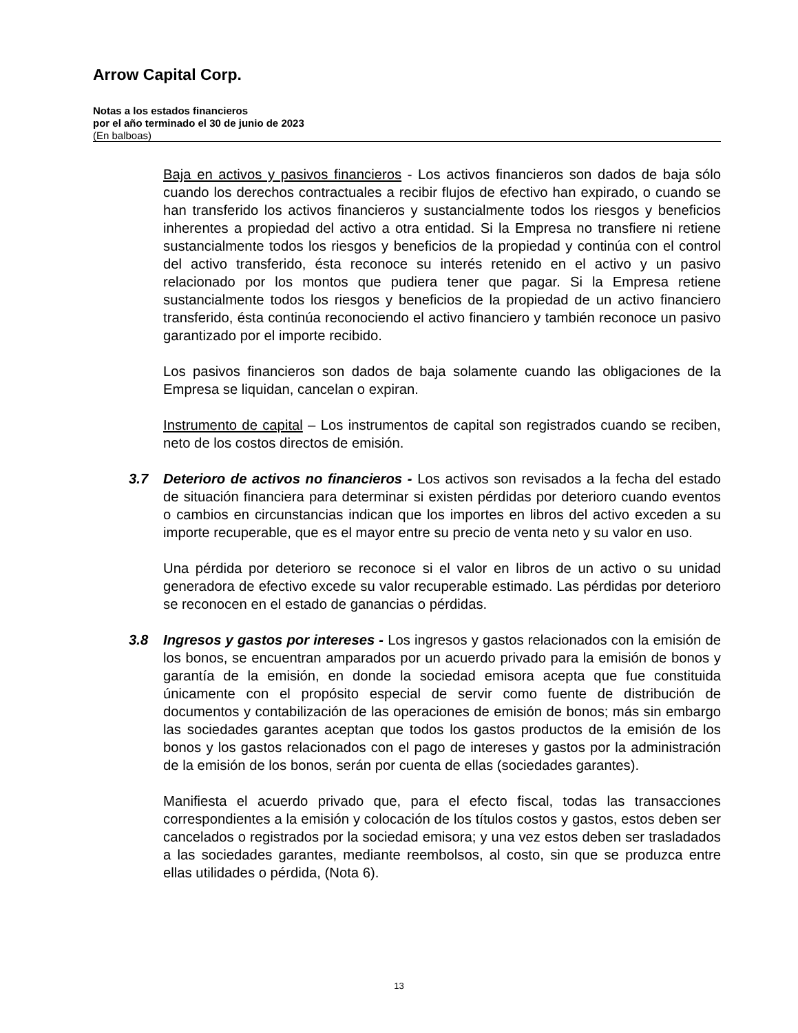Arrow Capital Corp.
Notas a los estados financieros
por el año terminado el 30 de junio de 2023
(En balboas)
Baja en activos y pasivos financieros - Los activos financieros son dados de baja sólo cuando los derechos contractuales a recibir flujos de efectivo han expirado, o cuando se han transferido los activos financieros y sustancialmente todos los riesgos y beneficios inherentes a propiedad del activo a otra entidad. Si la Empresa no transfiere ni retiene sustancialmente todos los riesgos y beneficios de la propiedad y continúa con el control del activo transferido, ésta reconoce su interés retenido en el activo y un pasivo relacionado por los montos que pudiera tener que pagar. Si la Empresa retiene sustancialmente todos los riesgos y beneficios de la propiedad de un activo financiero transferido, ésta continúa reconociendo el activo financiero y también reconoce un pasivo garantizado por el importe recibido.
Los pasivos financieros son dados de baja solamente cuando las obligaciones de la Empresa se liquidan, cancelan o expiran.
Instrumento de capital – Los instrumentos de capital son registrados cuando se reciben, neto de los costos directos de emisión.
3.7 Deterioro de activos no financieros - Los activos son revisados a la fecha del estado de situación financiera para determinar si existen pérdidas por deterioro cuando eventos o cambios en circunstancias indican que los importes en libros del activo exceden a su importe recuperable, que es el mayor entre su precio de venta neto y su valor en uso.
Una pérdida por deterioro se reconoce si el valor en libros de un activo o su unidad generadora de efectivo excede su valor recuperable estimado. Las pérdidas por deterioro se reconocen en el estado de ganancias o pérdidas.
3.8 Ingresos y gastos por intereses - Los ingresos y gastos relacionados con la emisión de los bonos, se encuentran amparados por un acuerdo privado para la emisión de bonos y garantía de la emisión, en donde la sociedad emisora acepta que fue constituida únicamente con el propósito especial de servir como fuente de distribución de documentos y contabilización de las operaciones de emisión de bonos; más sin embargo las sociedades garantes aceptan que todos los gastos productos de la emisión de los bonos y los gastos relacionados con el pago de intereses y gastos por la administración de la emisión de los bonos, serán por cuenta de ellas (sociedades garantes).
Manifiesta el acuerdo privado que, para el efecto fiscal, todas las transacciones correspondientes a la emisión y colocación de los títulos costos y gastos, estos deben ser cancelados o registrados por la sociedad emisora; y una vez estos deben ser trasladados a las sociedades garantes, mediante reembolsos, al costo, sin que se produzca entre ellas utilidades o pérdida, (Nota 6).
13